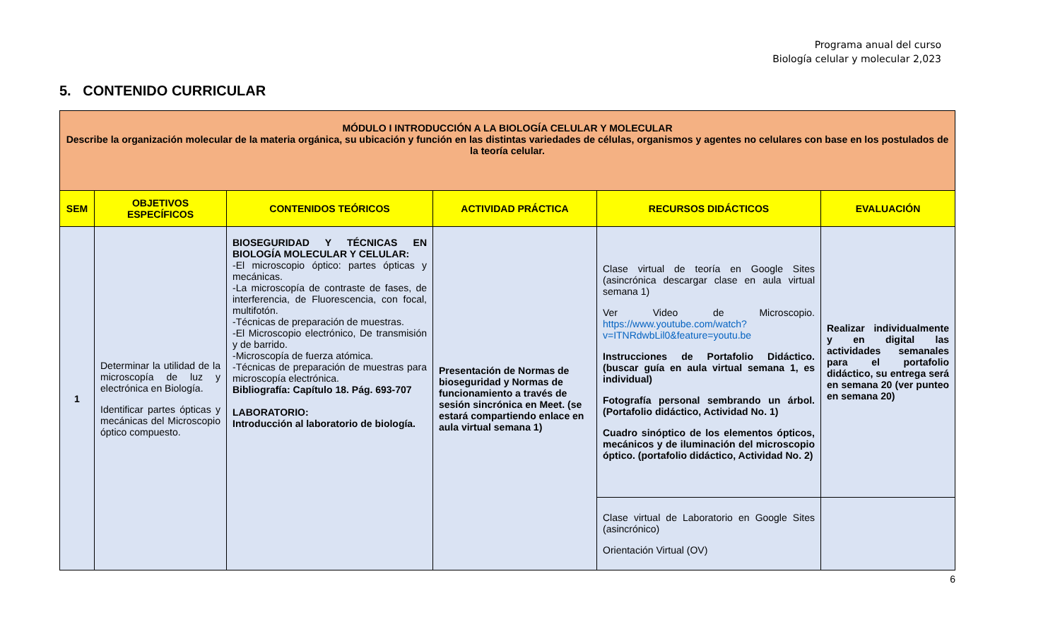Programa anual del curso
Biología celular y molecular 2,023
5. CONTENIDO CURRICULAR
| MÓDULO I INTRODUCCIÓN A LA BIOLOGÍA CELULAR Y MOLECULAR Describe la organización molecular de la materia orgánica, su ubicación y función en las distintas variedades de células, organismos y agentes no celulares con base en los postulados de la teoría celular. | | | | | |
| SEM | OBJETIVOS ESPECÍFICOS | CONTENIDOS TEÓRICOS | ACTIVIDAD PRÁCTICA | RECURSOS DIDÁCTICOS | EVALUACIÓN |
| 1 | Determinar la utilidad de la microscopía de luz y electrónica en Biología. Identificar partes ópticas y mecánicas del Microscopio óptico compuesto. | BIOSEGURIDAD Y TÉCNICAS EN BIOLOGÍA MOLECULAR Y CELULAR: -El microscopio óptico: partes ópticas y mecánicas. -La microscopía de contraste de fases, de interferencia, de Fluorescencia, con focal, multifotón. -Técnicas de preparación de muestras. -El Microscopio electrónico, De transmisión y de barrido. -Microscopía de fuerza atómica. -Técnicas de preparación de muestras para microscopía electrónica. Bibliografía: Capítulo 18. Pág. 693-707 LABORATORIO: Introducción al laboratorio de biología. | Presentación de Normas de bioseguridad y Normas de funcionamiento a través de sesión sincrónica en Meet. (se estará compartiendo enlace en aula virtual semana 1) | Clase virtual de teoría en Google Sites (asincrónica descargar clase en aula virtual semana 1) Ver Video de Microscopio. https://www.youtube.com/watch?v=ITNRdwbLil0&feature=youtu.be Instrucciones de Portafolio Didáctico. (buscar guía en aula virtual semana 1, es individual) Fotografía personal sembrando un árbol. (Portafolio didáctico, Actividad No. 1) Cuadro sinóptico de los elementos ópticos, mecánicos y de iluminación del microscopio óptico. (portafolio didáctico, Actividad No. 2) | Realizar individualmente y en digital las actividades semanales para el portafolio didáctico, su entrega será en semana 20 (ver punteo en semana 20) |
| | | | | Clase virtual de Laboratorio en Google Sites (asincrónico) Orientación Virtual (OV) | |
6